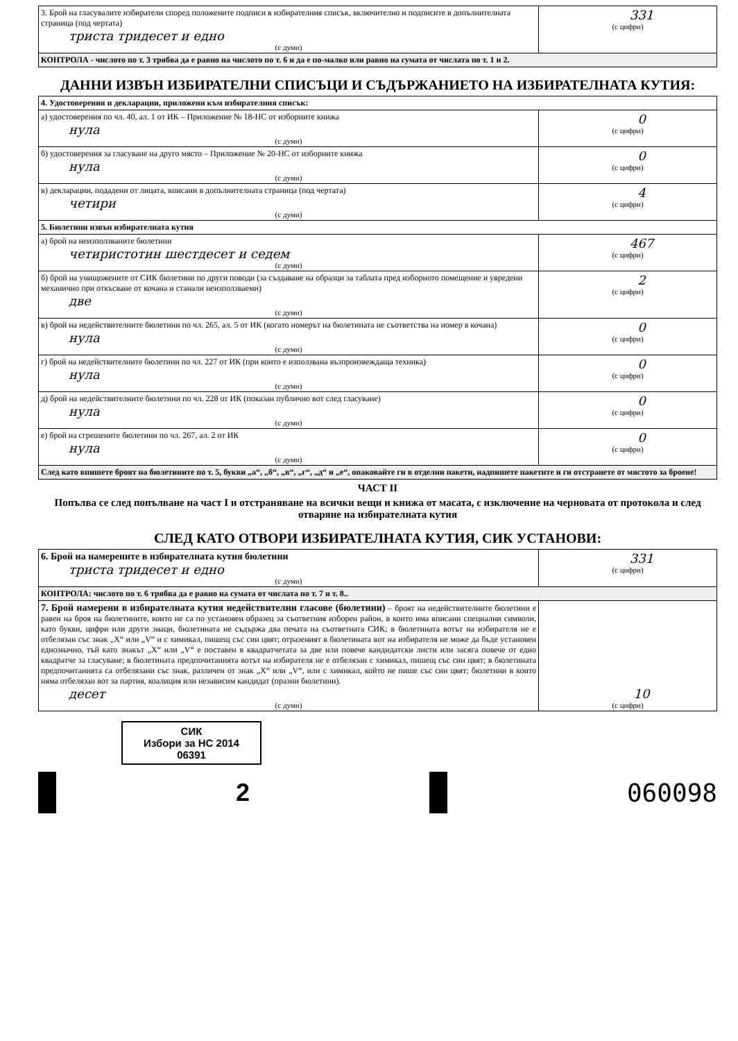| 3. Брой на гласувалите избиратели според положените подписи в избирателния списък, включително и подписите в допълнителната страница (под чертата) триста тридесет и едно (с думи) | 331 (с цифри) |
| КОНТРОЛА - числото по т. 3 трябва да е равно на числото по т. 6 и да е по-малко или равно на сумата от числата по т. 1 и 2. | |
ДАННИ ИЗВЪН ИЗБИРАТЕЛНИ СПИСЪЦИ И СЪДЪРЖАНИЕТО НА ИЗБИРАТЕЛНАТА КУТИЯ:
| 4. Удостоверения и декларации, приложени към избирателния списък: | |
| а) удостоверения по чл. 40, ал. 1 от ИК – Приложение № 18-НС от изборните книжа нула (с думи) | 0 (с цифри) |
| б) удостоверения за гласуване на друго място – Приложение № 20-НС от изборните книжа нула (с думи) | 0 (с цифри) |
| в) декларации, подадени от лицата, вписани в допълнителната страница (под чертата) четири (с думи) | 4 (с цифри) |
| 5. Бюлетини извън избирателната кутия | |
| а) брой на неизползваните бюлетини четиристотин шестдесет и седем (с думи) | 467 (с цифри) |
| б) брой на унищожените от СИК бюлетини по други поводи (за създаване на образци за таблата пред изборното помещение и увредени механично при откъсване от кочана и станали неизползваеми) две (с думи) | 2 (с цифри) |
| в) брой на недействителните бюлетини по чл. 265, ал. 5 от ИК (когато номерът на бюлетината не съответства на номер в кочана) нула (с думи) | 0 (с цифри) |
| г) брой на недействителните бюлетини по чл. 227 от ИК (при които е използвана възпроизвеждаща техника) нула (с думи) | 0 (с цифри) |
| д) брой на недействителните бюлетини по чл. 228 от ИК (показан публично вот след гласуване) нула (с думи) | 0 (с цифри) |
| е) брой на сгрешените бюлетини по чл. 267, ал. 2 от ИК нула (с думи) | 0 (с цифри) |
| След като впишете броят на бюлетините по т. 5, букви „а“, „б“, „в“, „г“, „д“ и „е“, опаковайте ги в отделни пакети, надпишете пакетите и ги отстранете от мястото за броене! | |
ЧАСТ II
Попълва се след попълване на част I и отстраняване на всички вещи и книжа от масата, с изключение на черновата от протокола и след отваряне на избирателната кутия
СЛЕД КАТО ОТВОРИ ИЗБИРАТЕЛНАТА КУТИЯ, СИК УСТАНОВИ:
| 6. Брой на намерените в избирателната кутия бюлетини триста тридесет и едно (с думи) | 331 (с цифри) |
| КОНТРОЛА: числото по т. 6 трябва да е равно на сумата от числата по т. 7 и т. 8.. | |
| 7. Брой намерени в избирателната кутия недействителни гласове (бюлетини) – броят на недействителните бюлетини е равен на броя на бюлетините, които не са по установен образец за съответния изборен район, в които има вписани специални символи, като букви, цифри или други знаци, бюлетината не съдържа два печата на съответната СИК; в бюлетината вотът на избирателя не е отбелязан със знак „X“ или „V“ и с химикал, пишещ със син цвят; отразеният в бюлетината вот на избирателя не може да бъде установен еднозначно, тъй като знакът „X“ или „V“ е поставен в квадратчетата за две или повече кандидатски листи или засяга повече от едно квадратче за гласуване; в бюлетината предпочитанията вотът на избирателя не е отбелязан с химикал, пишещ със син цвят; в бюлетината предпочитанията са отбелязани със знак, различен от знак „X“ или „V“, или с химикал, който не пише със син цвят; бюлетини в които няма отбелязан вот за партия, коалиция или независим кандидат (празни бюлетини). десет (с думи) | 10 (с цифри) |
СИК
Избори за НС 2014
06391
2 060098